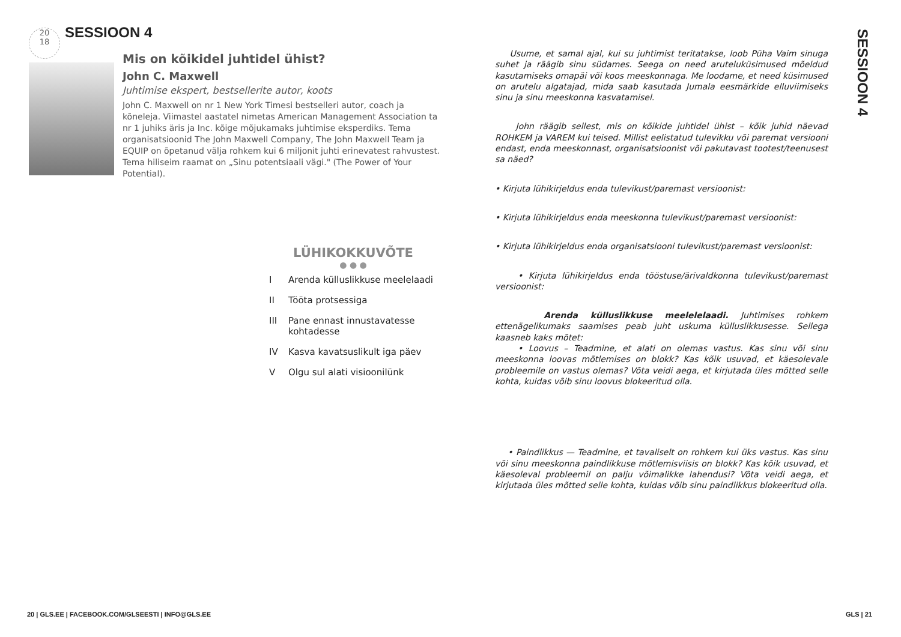20
18
SESSIOON 4
Mis on kõikidel juhtidel ühist?
John C. Maxwell
Juhtimise ekspert, bestsellerite autor, koots
John C. Maxwell on nr 1 New York Timesi bestselleri autor, coach ja kõneleja. Viimastel aastatel nimetas American Management Association ta nr 1 juhiks äris ja Inc. kõige mõjukamaks juhtimise eksperdiks. Tema organisatsioonid The John Maxwell Company, The John Maxwell Team ja EQUIP on õpetanud välja rohkem kui 6 miljonit juhti erinevatest rahvustest. Tema hiliseim raamat on „Sinu potentsiaali vägi." (The Power of Your Potential).
LÜHIKOKKUVÕTE
● ● ●
I Arenda külluslikkuse meelelaadi
II Tööta protsessiga
III Pane ennast innustavatesse kohtadesse
IV Kasva kavatsuslikult iga päev
V Olgu sul alati visioonilünk
Usume, et samal ajal, kui su juhtimist teritatakse, loob Püha Vaim sinuga suhet ja räägib sinu südames. Seega on need aruteluküsimused mõeldud kasutamiseks omapäi või koos meeskonnaga. Me loodame, et need küsimused on arutelu algatajad, mida saab kasutada Jumala eesmärkide elluviimiseks sinu ja sinu meeskonna kasvatamisel.
John räägib sellest, mis on kõikide juhtidel ühist – kõik juhid näevad ROHKEM ja VAREM kui teised. Millist eelistatud tulevikku või paremat versiooni endast, enda meeskonnast, organisatsioonist või pakutavast tootest/teenusest sa näed?
• Kirjuta lühikirjeldus enda tulevikust/paremast versioonist:
• Kirjuta lühikirjeldus enda meeskonna tulevikust/paremast versioonist:
• Kirjuta lühikirjeldus enda organisatsiooni tulevikust/paremast versioonist:
• Kirjuta lühikirjeldus enda tööstuse/ärivaldkonna tulevikust/paremast versioonist:
Arenda külluslikkuse meelelelaadi. Juhtimises rohkem ettenägelikumaks saamises peab juht uskuma külluslikkusesse. Sellega kaasneb kaks mõtet:
• Loovus – Teadmine, et alati on olemas vastus. Kas sinu või sinu meeskonna loovas mõtlemises on blokk? Kas kõik usuvad, et käesolevale probleemile on vastus olemas? Võta veidi aega, et kirjutada üles mõtted selle kohta, kuidas võib sinu loovus blokeeritud olla.
• Paindlikkus — Teadmine, et tavaliselt on rohkem kui üks vastus. Kas sinu või sinu meeskonna paindlikkuse mõtlemisviisis on blokk? Kas kõik usuvad, et käesoleval probleemil on palju võimalikke lahendusi? Võta veidi aega, et kirjutada üles mõtted selle kohta, kuidas võib sinu paindlikkus blokeeritud olla.
SESSIOON 4
20 | GLS.EE | FACEBOOK.COM/GLSEESTI | INFO@GLS.EE
GLS | 21